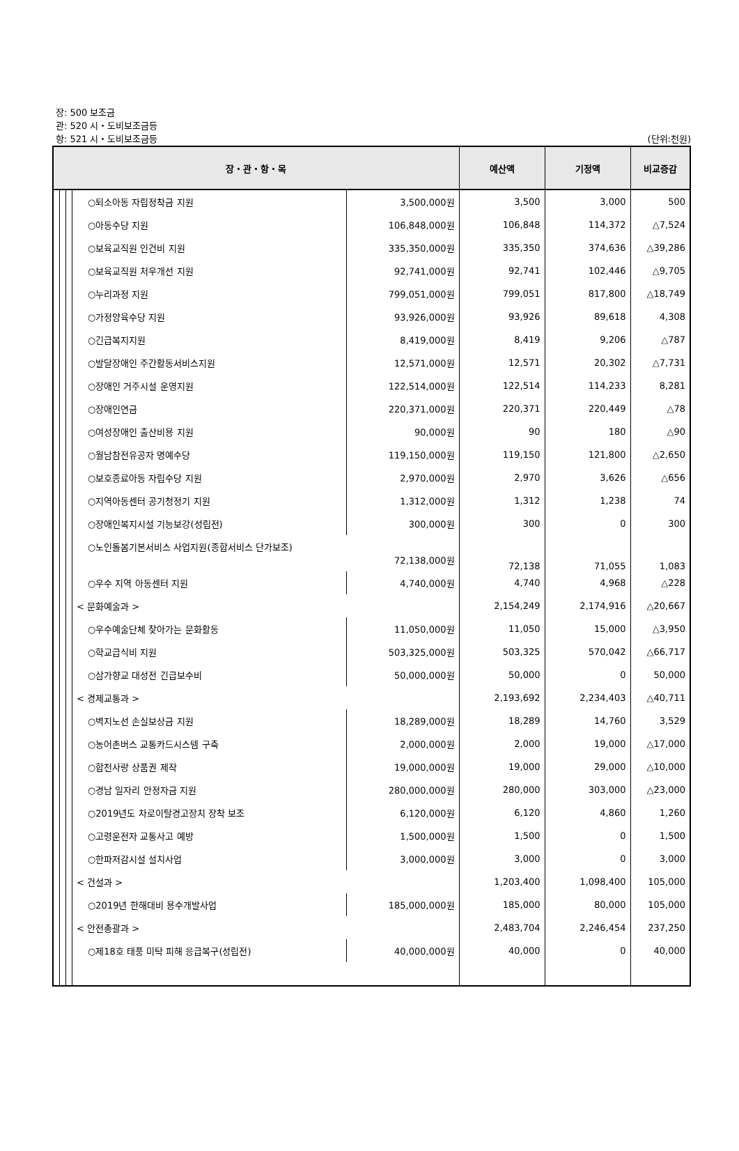장: 500 보조금
관: 520 시・도비보조금등
항: 521 시・도비보조금등 (단위:천원)
| 장・관・항・목 | | | | | 예산액 | 기정액 | 비교증감 |
| --- | --- | --- | --- | --- | --- | --- | --- |
| | | | ○퇴소아동 자립정착금 지원 | 3,500,000원 | 3,500 | 3,000 | 500 |
| | | | ○아동수당 지원 | 106,848,000원 | 106,848 | 114,372 | △7,524 |
| | | | ○보육교직원 인건비 지원 | 335,350,000원 | 335,350 | 374,636 | △39,286 |
| | | | ○보육교직원 처우개선 지원 | 92,741,000원 | 92,741 | 102,446 | △9,705 |
| | | | ○누리과정 지원 | 799,051,000원 | 799,051 | 817,800 | △18,749 |
| | | | ○가정양육수당 지원 | 93,926,000원 | 93,926 | 89,618 | 4,308 |
| | | | ○긴급복지지원 | 8,419,000원 | 8,419 | 9,206 | △787 |
| | | | ○발달장애인 주간활동서비스지원 | 12,571,000원 | 12,571 | 20,302 | △7,731 |
| | | | ○장애인 거주시설 운영지원 | 122,514,000원 | 122,514 | 114,233 | 8,281 |
| | | | ○장애인연금 | 220,371,000원 | 220,371 | 220,449 | △78 |
| | | | ○여성장애인 출산비용 지원 | 90,000원 | 90 | 180 | △90 |
| | | | ○월남참전유공자 명예수당 | 119,150,000원 | 119,150 | 121,800 | △2,650 |
| | | | ○보호종료아동 자립수당 지원 | 2,970,000원 | 2,970 | 3,626 | △656 |
| | | | ○지역아동센터 공기청정기 지원 | 1,312,000원 | 1,312 | 1,238 | 74 |
| | | | ○장애인복지시설 기능보강(성립전) | 300,000원 | 300 | 0 | 300 |
| | | | ○노인돌봄기본서비스 사업지원(종합서비스 단가보조) 72,138,000원 | | 72,138 | 71,055 | 1,083 |
| | | | ○우수 지역 아동센터 지원 | 4,740,000원 | 4,740 | 4,968 | △228 |
| | | | < 문화예술과 > | | 2,154,249 | 2,174,916 | △20,667 |
| | | | ○우수예술단체 찾아가는 문화활동 | 11,050,000원 | 11,050 | 15,000 | △3,950 |
| | | | ○학교급식비 지원 | 503,325,000원 | 503,325 | 570,042 | △66,717 |
| | | | ○삼가향교 대성전 긴급보수비 | 50,000,000원 | 50,000 | 0 | 50,000 |
| | | | < 경제교통과 > | | 2,193,692 | 2,234,403 | △40,711 |
| | | | ○벽지노선 손실보상금 지원 | 18,289,000원 | 18,289 | 14,760 | 3,529 |
| | | | ○농어촌버스 교통카드시스템 구축 | 2,000,000원 | 2,000 | 19,000 | △17,000 |
| | | | ○합천사랑 상품권 제작 | 19,000,000원 | 19,000 | 29,000 | △10,000 |
| | | | ○경남 일자리 안정자금 지원 | 280,000,000원 | 280,000 | 303,000 | △23,000 |
| | | | ○2019년도 차로이탈경고장치 장착 보조 | 6,120,000원 | 6,120 | 4,860 | 1,260 |
| | | | ○고령운전자 교통사고 예방 | 1,500,000원 | 1,500 | 0 | 1,500 |
| | | | ○한파저감시설 설치사업 | 3,000,000원 | 3,000 | 0 | 3,000 |
| | | | < 건설과 > | | 1,203,400 | 1,098,400 | 105,000 |
| | | | ○2019년 한해대비 용수개발사업 | 185,000,000원 | 185,000 | 80,000 | 105,000 |
| | | | < 안전총괄과 > | | 2,483,704 | 2,246,454 | 237,250 |
| | | | ○제18호 태풍 미탁 피해 응급복구(성립전) | 40,000,000원 | 40,000 | 0 | 40,000 |